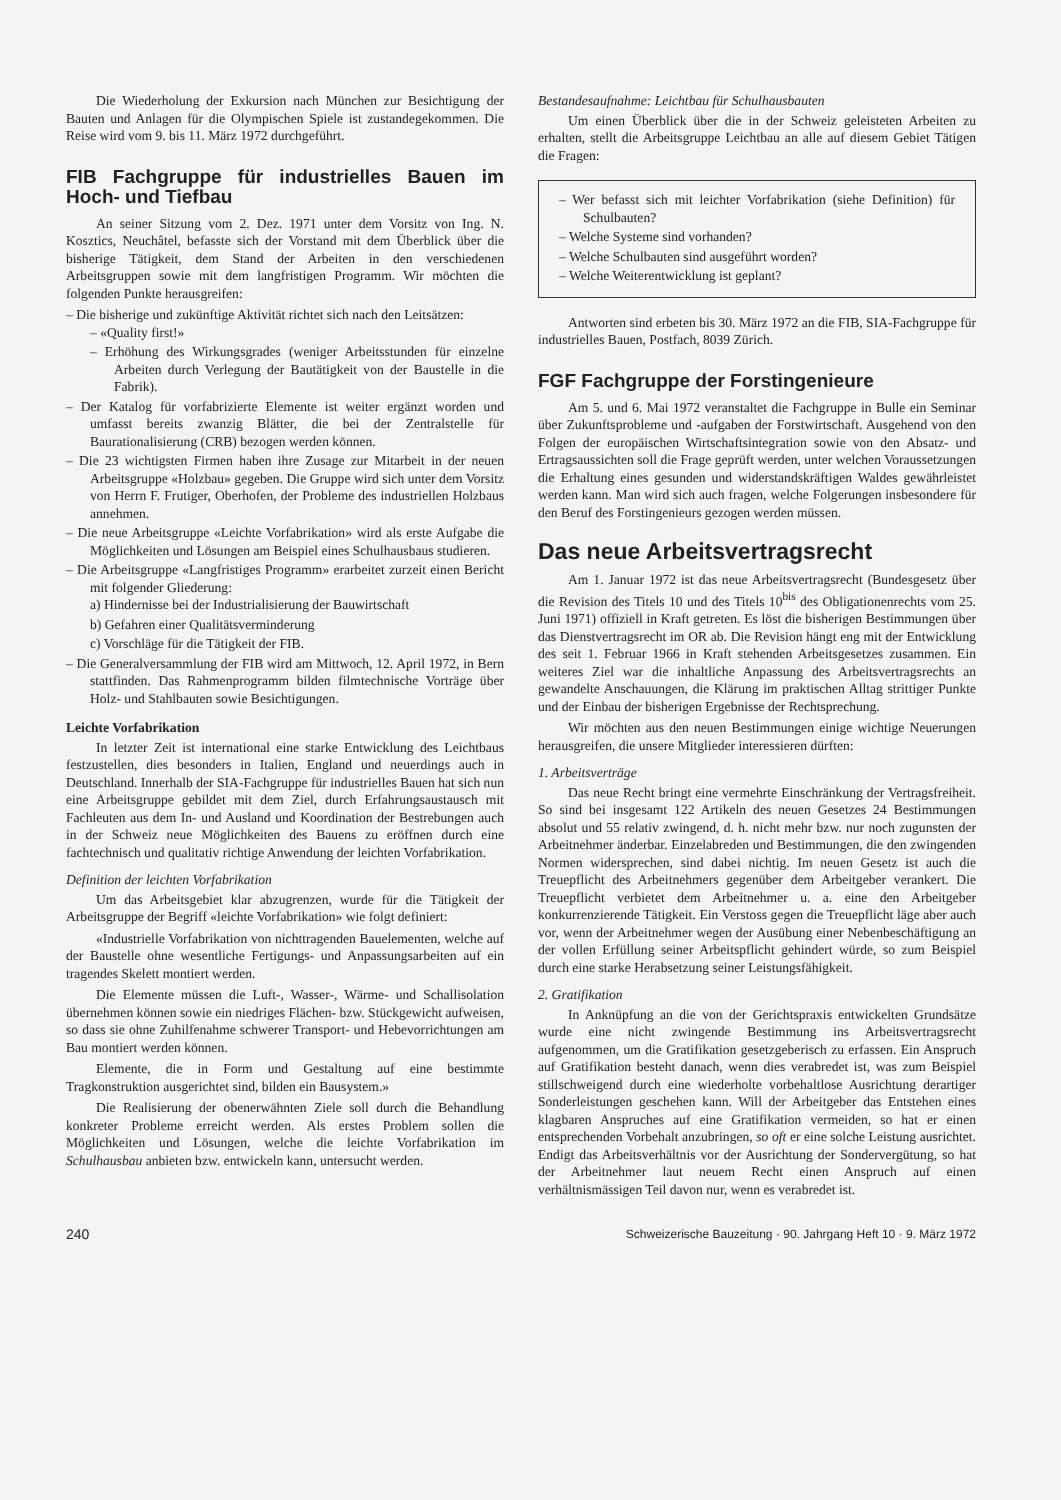Die Wiederholung der Exkursion nach München zur Besichtigung der Bauten und Anlagen für die Olympischen Spiele ist zustandegekommen. Die Reise wird vom 9. bis 11. März 1972 durchgeführt.
FIB Fachgruppe für industrielles Bauen im Hoch- und Tiefbau
An seiner Sitzung vom 2. Dez. 1971 unter dem Vorsitz von Ing. N. Kosztics, Neuchâtel, befasste sich der Vorstand mit dem Überblick über die bisherige Tätigkeit, dem Stand der Arbeiten in den verschiedenen Arbeitsgruppen sowie mit dem langfristigen Programm. Wir möchten die folgenden Punkte herausgreifen:
– Die bisherige und zukünftige Aktivität richtet sich nach den Leitsätzen:
– «Quality first!»
– Erhöhung des Wirkungsgrades (weniger Arbeitsstunden für einzelne Arbeiten durch Verlegung der Bautätigkeit von der Baustelle in die Fabrik).
– Der Katalog für vorfabrizierte Elemente ist weiter ergänzt worden und umfasst bereits zwanzig Blätter, die bei der Zentralstelle für Baurationalisierung (CRB) bezogen werden können.
– Die 23 wichtigsten Firmen haben ihre Zusage zur Mitarbeit in der neuen Arbeitsgruppe «Holzbau» gegeben. Die Gruppe wird sich unter dem Vorsitz von Herrn F. Frutiger, Oberhofen, der Probleme des industriellen Holzbaus annehmen.
– Die neue Arbeitsgruppe «Leichte Vorfabrikation» wird als erste Aufgabe die Möglichkeiten und Lösungen am Beispiel eines Schulhausbaus studieren.
– Die Arbeitsgruppe «Langfristiges Programm» erarbeitet zurzeit einen Bericht mit folgender Gliederung:
a) Hindernisse bei der Industrialisierung der Bauwirtschaft
b) Gefahren einer Qualitätsverminderung
c) Vorschläge für die Tätigkeit der FIB.
– Die Generalversammlung der FIB wird am Mittwoch, 12. April 1972, in Bern stattfinden. Das Rahmenprogramm bilden filmtechnische Vorträge über Holz- und Stahlbauten sowie Besichtigungen.
Leichte Vorfabrikation
In letzter Zeit ist international eine starke Entwicklung des Leichtbaus festzustellen, dies besonders in Italien, England und neuerdings auch in Deutschland. Innerhalb der SIA-Fachgruppe für industrielles Bauen hat sich nun eine Arbeitsgruppe gebildet mit dem Ziel, durch Erfahrungsaustausch mit Fachleuten aus dem In- und Ausland und Koordination der Bestrebungen auch in der Schweiz neue Möglichkeiten des Bauens zu eröffnen durch eine fachtechnisch und qualitativ richtige Anwendung der leichten Vorfabrikation.
Definition der leichten Vorfabrikation
Um das Arbeitsgebiet klar abzugrenzen, wurde für die Tätigkeit der Arbeitsgruppe der Begriff «leichte Vorfabrikation» wie folgt definiert:
«Industrielle Vorfabrikation von nichttragenden Bauelementen, welche auf der Baustelle ohne wesentliche Fertigungs- und Anpassungsarbeiten auf ein tragendes Skelett montiert werden.
Die Elemente müssen die Luft-, Wasser-, Wärme- und Schallisolation übernehmen können sowie ein niedriges Flächen- bzw. Stückgewicht aufweisen, so dass sie ohne Zuhilfenahme schwerer Transport- und Hebevorrichtungen am Bau montiert werden können.
Elemente, die in Form und Gestaltung auf eine bestimmte Tragkonstruktion ausgerichtet sind, bilden ein Bausystem.»
Die Realisierung der obenerwähnten Ziele soll durch die Behandlung konkreter Probleme erreicht werden. Als erstes Problem sollen die Möglichkeiten und Lösungen, welche die leichte Vorfabrikation im Schulhausbau anbieten bzw. entwickeln kann, untersucht werden.
Bestandesaufnahme: Leichtbau für Schulhausbauten
Um einen Überblick über die in der Schweiz geleisteten Arbeiten zu erhalten, stellt die Arbeitsgruppe Leichtbau an alle auf diesem Gebiet Tätigen die Fragen:
– Wer befasst sich mit leichter Vorfabrikation (siehe Definition) für Schulbauten?
– Welche Systeme sind vorhanden?
– Welche Schulbauten sind ausgeführt worden?
– Welche Weiterentwicklung ist geplant?
Antworten sind erbeten bis 30. März 1972 an die FIB, SIA-Fachgruppe für industrielles Bauen, Postfach, 8039 Zürich.
FGF Fachgruppe der Forstingenieure
Am 5. und 6. Mai 1972 veranstaltet die Fachgruppe in Bulle ein Seminar über Zukunftsprobleme und -aufgaben der Forstwirtschaft. Ausgehend von den Folgen der europäischen Wirtschaftsintegration sowie von den Absatz- und Ertragsaussichten soll die Frage geprüft werden, unter welchen Voraussetzungen die Erhaltung eines gesunden und widerstandskräftigen Waldes gewährleistet werden kann. Man wird sich auch fragen, welche Folgerungen insbesondere für den Beruf des Forstingenieurs gezogen werden müssen.
Das neue Arbeitsvertragsrecht
Am 1. Januar 1972 ist das neue Arbeitsvertragsrecht (Bundesgesetz über die Revision des Titels 10 und des Titels 10<sup>bis</sup> des Obligationenrechts vom 25. Juni 1971) offiziell in Kraft getreten. Es löst die bisherigen Bestimmungen über das Dienstvertragsrecht im OR ab. Die Revision hängt eng mit der Entwicklung des seit 1. Februar 1966 in Kraft stehenden Arbeitsgesetzes zusammen. Ein weiteres Ziel war die inhaltliche Anpassung des Arbeitsvertragsrechts an gewandelte Anschauungen, die Klärung im praktischen Alltag strittiger Punkte und der Einbau der bisherigen Ergebnisse der Rechtsprechung.
Wir möchten aus den neuen Bestimmungen einige wichtige Neuerungen herausgreifen, die unsere Mitglieder interessieren dürften:
1. Arbeitsverträge
Das neue Recht bringt eine vermehrte Einschränkung der Vertragsfreiheit. So sind bei insgesamt 122 Artikeln des neuen Gesetzes 24 Bestimmungen absolut und 55 relativ zwingend, d. h. nicht mehr bzw. nur noch zugunsten der Arbeitnehmer änderbar. Einzelabreden und Bestimmungen, die den zwingenden Normen widersprechen, sind dabei nichtig. Im neuen Gesetz ist auch die Treuepflicht des Arbeitnehmers gegenüber dem Arbeitgeber verankert. Die Treuepflicht verbietet dem Arbeitnehmer u. a. eine den Arbeitgeber konkurrenzierende Tätigkeit. Ein Verstoss gegen die Treuepflicht läge aber auch vor, wenn der Arbeitnehmer wegen der Ausübung einer Nebenbeschäftigung an der vollen Erfüllung seiner Arbeitspflicht gehindert würde, so zum Beispiel durch eine starke Herabsetzung seiner Leistungsfähigkeit.
2. Gratifikation
In Anknüpfung an die von der Gerichtspraxis entwickelten Grundsätze wurde eine nicht zwingende Bestimmung ins Arbeitsvertragsrecht aufgenommen, um die Gratifikation gesetzgeberisch zu erfassen. Ein Anspruch auf Gratifikation besteht danach, wenn dies verabredet ist, was zum Beispiel stillschweigend durch eine wiederholte vorbehaltlose Ausrichtung derartiger Sonderleistungen geschehen kann. Will der Arbeitgeber das Entstehen eines klagbaren Anspruches auf eine Gratifikation vermeiden, so hat er einen entsprechenden Vorbehalt anzubringen, so oft er eine solche Leistung ausrichtet. Endigt das Arbeitsverhältnis vor der Ausrichtung der Sondervergütung, so hat der Arbeitnehmer laut neuem Recht einen Anspruch auf einen verhältnismässigen Teil davon nur, wenn es verabredet ist.
240 Schweizerische Bauzeitung · 90. Jahrgang Heft 10 · 9. März 1972